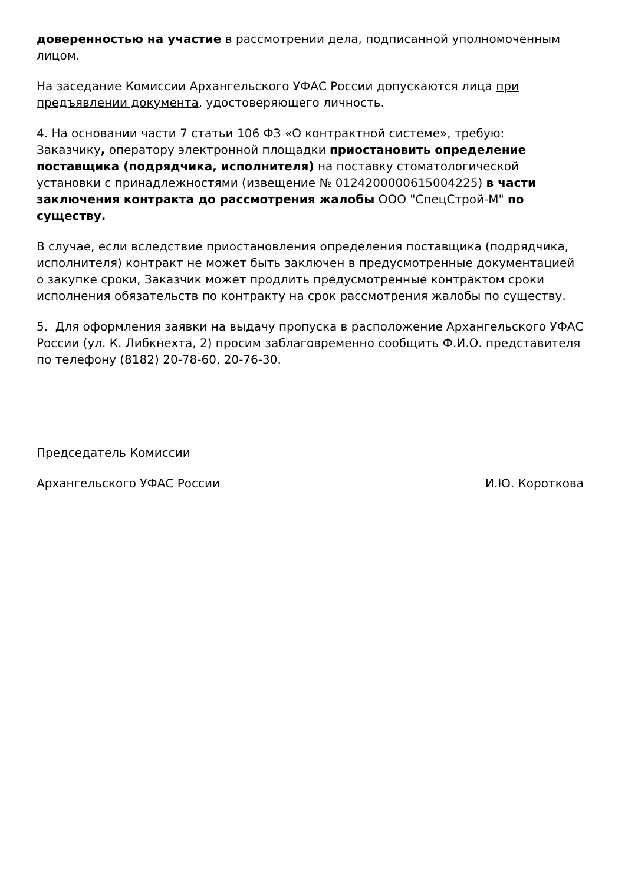доверенностью на участие в рассмотрении дела, подписанной уполномоченным лицом.
На заседание Комиссии Архангельского УФАС России допускаются лица при предъявлении документа, удостоверяющего личность.
4. На основании части 7 статьи 106 ФЗ «О контрактной системе», требую:
Заказчику, оператору электронной площадки приостановить определение поставщика (подрядчика, исполнителя) на поставку стоматологической установки с принадлежностями (извещение № 0124200000615004225) в части заключения контракта до рассмотрения жалобы ООО "СпецСтрой-М" по существу.
В случае, если вследствие приостановления определения поставщика (подрядчика, исполнителя) контракт не может быть заключен в предусмотренные документацией о закупке сроки, Заказчик может продлить предусмотренные контрактом сроки исполнения обязательств по контракту на срок рассмотрения жалобы по существу.
5. Для оформления заявки на выдачу пропуска в расположение Архангельского УФАС России (ул. К. Либкнехта, 2) просим заблаговременно сообщить Ф.И.О. представителя по телефону (8182) 20-78-60, 20-76-30.
Председатель Комиссии
Архангельского УФАС России И.Ю. Короткова